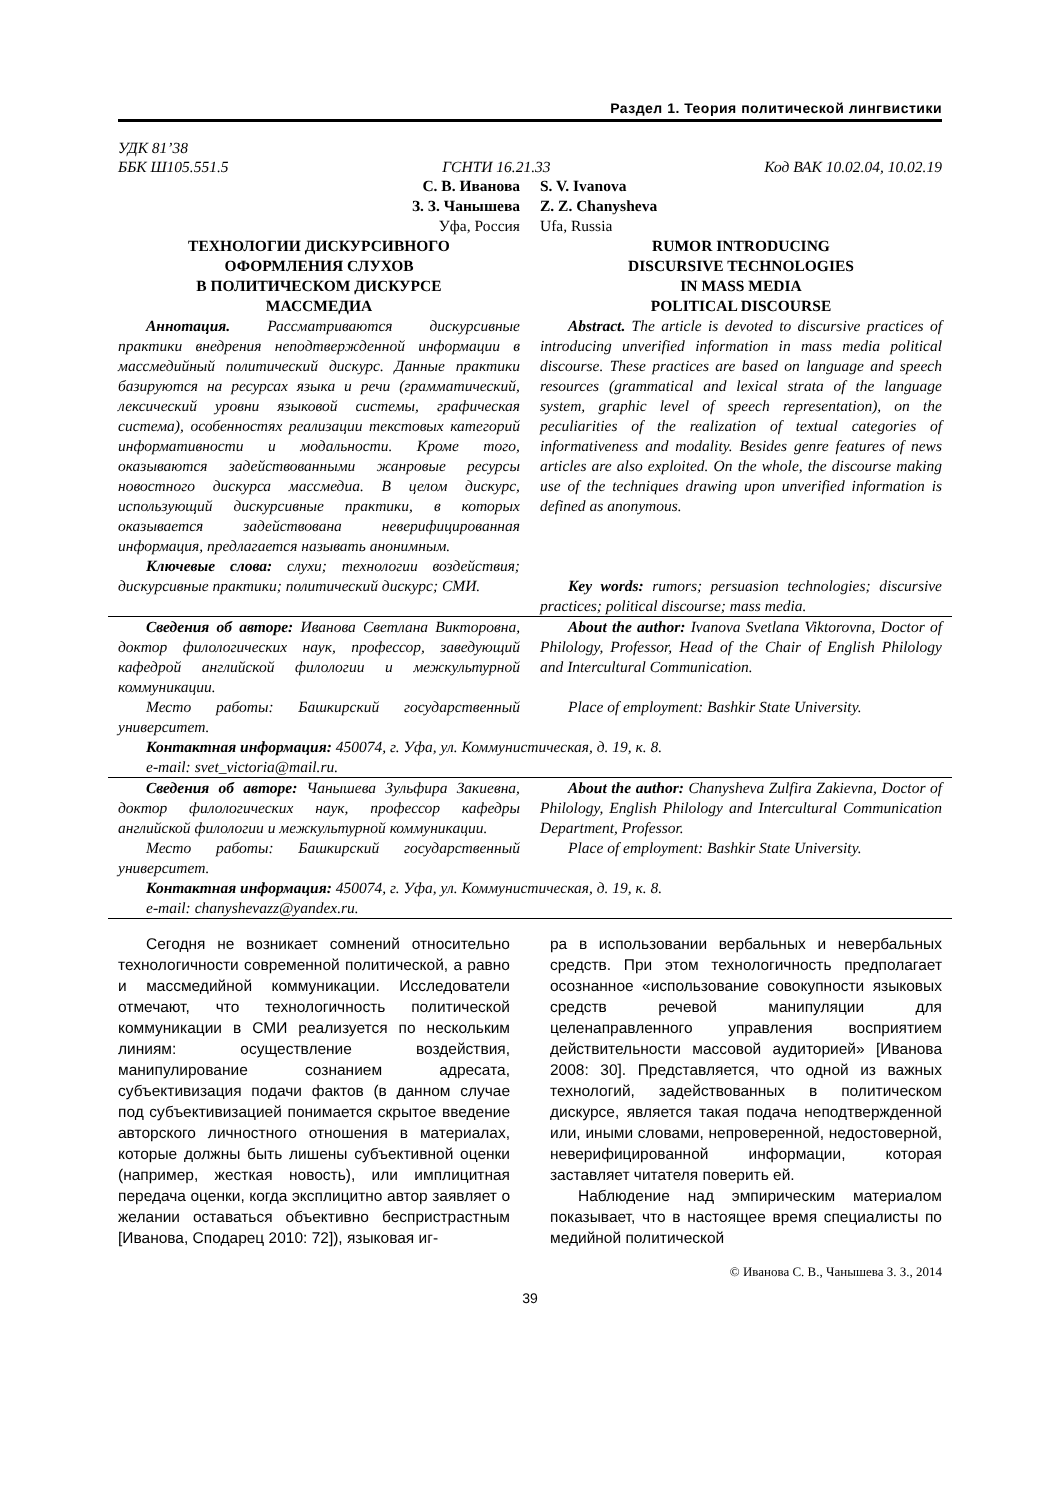Раздел 1. Теория политической лингвистики
УДК 81’38
ББК Ш105.551.5 ГСНТИ 16.21.33 Код ВАК 10.02.04, 10.02.19
С. В. Иванова
З. З. Чанышева
Уфа, Россия
ТЕХНОЛОГИИ ДИСКУРСИВНОГО
ОФОРМЛЕНИЯ СЛУХОВ
В ПОЛИТИЧЕСКОМ ДИСКУРСЕ
МАССМЕДИА
S. V. Ivanova
Z. Z. Chanysheva
Ufa, Russia
RUMOR INTRODUCING
DISCURSIVE TECHNOLOGIES
IN MASS MEDIA
POLITICAL DISCOURSE
Аннотация. Рассматриваются дискурсивные практики внедрения неподтвержденной информации в массмедийный политический дискурс. Данные практики базируются на ресурсах языка и речи (грамматический, лексический уровни языковой системы, графическая система), особенностях реализации текстовых категорий информативности и модальности. Кроме того, оказываются задействованными жанровые ресурсы новостного дискурса массмедиа. В целом дискурс, использующий дискурсивные практики, в которых оказывается задействована неверифицированная информация, предлагается называть анонимным.
Ключевые слова: слухи; технологии воздействия; дискурсивные практики; политический дискурс; СМИ.
Abstract. The article is devoted to discursive practices of introducing unverified information in mass media political discourse. These practices are based on language and speech resources (grammatical and lexical strata of the language system, graphic level of speech representation), on the peculiarities of the realization of textual categories of informativeness and modality. Besides genre features of news articles are also exploited. On the whole, the discourse making use of the techniques drawing upon unverified information is defined as anonymous.
Key words: rumors; persuasion technologies; discursive practices; political discourse; mass media.
Сведения об авторе: Иванова Светлана Викторовна, доктор филологических наук, профессор, заведующий кафедрой английской филологии и межкультурной коммуникации.
Место работы: Башкирский государственный университет.
About the author: Ivanova Svetlana Viktorovna, Doctor of Philology, Professor, Head of the Chair of English Philology and Intercultural Communication.
Place of employment: Bashkir State University.
Контактная информация: 450074, г. Уфа, ул. Коммунистическая, д. 19, к. 8.
e-mail: svet_victoria@mail.ru.
Сведения об авторе: Чанышева Зульфира Закиевна, доктор филологических наук, профессор кафедры английской филологии и межкультурной коммуникации.
Место работы: Башкирский государственный университет.
About the author: Chanysheva Zulfira Zakievna, Doctor of Philology, English Philology and Intercultural Communication Department, Professor.
Place of employment: Bashkir State University.
Контактная информация: 450074, г. Уфа, ул. Коммунистическая, д. 19, к. 8.
e-mail: chanyshevazz@yandex.ru.
Сегодня не возникает сомнений относительно технологичности современной политической, а равно и массмедийной коммуникации. Исследователи отмечают, что технологичность политической коммуникации в СМИ реализуется по нескольким линиям: осуществление воздействия, манипулирование сознанием адресата, субъективизация подачи фактов (в данном случае под субъективизацией понимается скрытое введение авторского личностного отношения в материалах, которые должны быть лишены субъективной оценки (например, жесткая новость), или имплицитная передача оценки, когда эксплицитно автор заявляет о желании оставаться объективно беспристрастным [Иванова, Сподарец 2010: 72]), языковая иг-
ра в использовании вербальных и невербальных средств. При этом технологичность предполагает осознанное «использование совокупности языковых средств речевой манипуляции для целенаправленного управления восприятием действительности массовой аудиторией» [Иванова 2008: 30]. Представляется, что одной из важных технологий, задействованных в политическом дискурсе, является такая подача неподтвержденной или, иными словами, непроверенной, недостоверной, неверифицированной информации, которая заставляет читателя поверить ей.
Наблюдение над эмпирическим материалом показывает, что в настоящее время специалисты по медийной политической
© Иванова С. В., Чанышева З. З., 2014
39